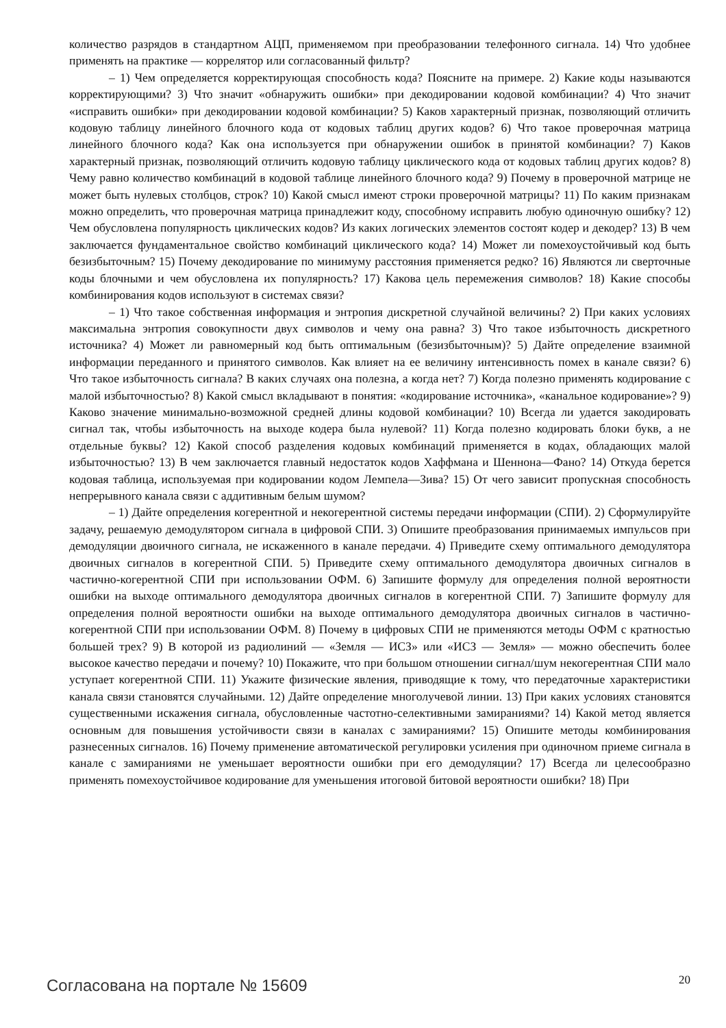количество разрядов в стандартном АЦП, применяемом при преобразовании телефонного сигнала. 14) Что удобнее применять на практике — коррелятор или согласованный фильтр?
– 1) Чем определяется корректирующая способность кода? Поясните на примере. 2) Какие коды называются корректирующими? 3) Что значит «обнаружить ошибки» при декодировании кодовой комбинации? 4) Что значит «исправить ошибки» при декодировании кодовой комбинации? 5) Каков характерный признак, позволяющий отличить кодовую таблицу линейного блочного кода от кодовых таблиц других кодов? 6) Что такое проверочная матрица линейного блочного кода? Как она используется при обнаружении ошибок в принятой комбинации? 7) Каков характерный признак, позволяющий отличить кодовую таблицу циклического кода от кодовых таблиц других кодов? 8) Чему равно количество комбинаций в кодовой таблице линейного блочного кода? 9) Почему в проверочной матрице не может быть нулевых столбцов, строк? 10) Какой смысл имеют строки проверочной матрицы? 11) По каким признакам можно определить, что проверочная матрица принадлежит коду, способному исправить любую одиночную ошибку? 12) Чем обусловлена популярность циклических кодов? Из каких логических элементов состоят кодер и декодер? 13) В чем заключается фундаментальное свойство комбинаций циклического кода? 14) Может ли помехоустойчивый код быть безизбыточным? 15) Почему декодирование по минимуму расстояния применяется редко? 16) Являются ли сверточные коды блочными и чем обусловлена их популярность? 17) Какова цель перемежения символов? 18) Какие способы комбинирования кодов используют в системах связи?
– 1) Что такое собственная информация и энтропия дискретной случайной величины? 2) При каких условиях максимальна энтропия совокупности двух символов и чему она равна? 3) Что такое избыточность дискретного источника? 4) Может ли равномерный код быть оптимальным (безизбыточным)? 5) Дайте определение взаимной информации переданного и принятого символов. Как влияет на ее величину интенсивность помех в канале связи? 6) Что такое избыточность сигнала? В каких случаях она полезна, а когда нет? 7) Когда полезно применять кодирование с малой избыточностью? 8) Какой смысл вкладывают в понятия: «кодирование источника», «канальное кодирование»? 9) Каково значение минимально-возможной средней длины кодовой комбинации? 10) Всегда ли удается закодировать сигнал так, чтобы избыточность на выходе кодера была нулевой? 11) Когда полезно кодировать блоки букв, а не отдельные буквы? 12) Какой способ разделения кодовых комбинаций применяется в кодах, обладающих малой избыточностью? 13) В чем заключается главный недостаток кодов Хаффмана и Шеннона—Фано? 14) Откуда берется кодовая таблица, используемая при кодировании кодом Лемпела—Зива? 15) От чего зависит пропускная способность непрерывного канала связи с аддитивным белым шумом?
– 1) Дайте определения когерентной и некогерентной системы передачи информации (СПИ). 2) Сформулируйте задачу, решаемую демодулятором сигнала в цифровой СПИ. 3) Опишите преобразования принимаемых импульсов при демодуляции двоичного сигнала, не искаженного в канале передачи. 4) Приведите схему оптимального демодулятора двоичных сигналов в когерентной СПИ. 5) Приведите схему оптимального демодулятора двоичных сигналов в частично-когерентной СПИ при использовании ОФМ. 6) Запишите формулу для определения полной вероятности ошибки на выходе оптимального демодулятора двоичных сигналов в когерентной СПИ. 7) Запишите формулу для определения полной вероятности ошибки на выходе оптимального демодулятора двоичных сигналов в частично-когерентной СПИ при использовании ОФМ. 8) Почему в цифровых СПИ не применяются методы ОФМ с кратностью большей трех? 9) В которой из радиолиний — «Земля — ИСЗ» или «ИСЗ — Земля» — можно обеспечить более высокое качество передачи и почему? 10) Покажите, что при большом отношении сигнал/шум некогерентная СПИ мало уступает когерентной СПИ. 11) Укажите физические явления, приводящие к тому, что передаточные характеристики канала связи становятся случайными. 12) Дайте определение многолучевой линии. 13) При каких условиях становятся существенными искажения сигнала, обусловленные частотно-селективными замираниями? 14) Какой метод является основным для повышения устойчивости связи в каналах с замираниями? 15) Опишите методы комбинирования разнесенных сигналов. 16) Почему применение автоматической регулировки усиления при одиночном приеме сигнала в канале с замираниями не уменьшает вероятности ошибки при его демодуляции? 17) Всегда ли целесообразно применять помехоустойчивое кодирование для уменьшения итоговой битовой вероятности ошибки? 18) При
Согласована на портале № 15609 20